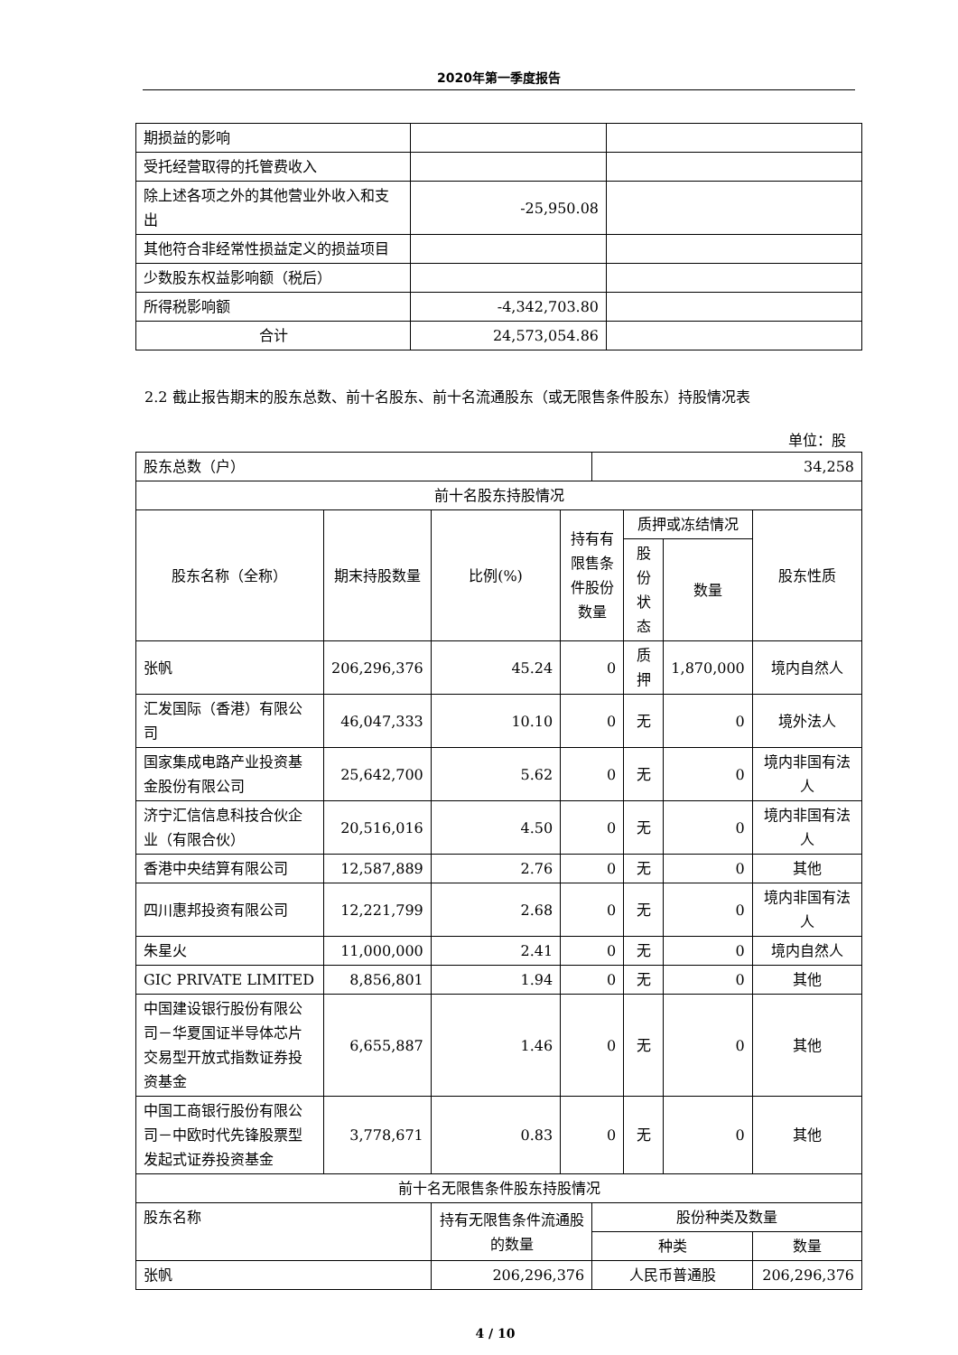2020年第一季度报告
| 期损益的影响 | | |
| 受托经营取得的托管费收入 | | |
| 除上述各项之外的其他营业外收入和支出 | -25,950.08 | |
| 其他符合非经常性损益定义的损益项目 | | |
| 少数股东权益影响额（税后） | | |
| 所得税影响额 | -4,342,703.80 | |
| 合计 | 24,573,054.86 | |
2.2 截止报告期末的股东总数、前十名股东、前十名流通股东（或无限售条件股东）持股情况表
单位：股
| 股东总数（户） | | | | 34,258 | | | |
| 前十名股东持股情况 | | | | | | | |
| 股东名称（全称） | 期末持股数量 | 比例(%) | 持有有限售条件股份数量 | | 质押或冻结情况 | | 股东性质 |
| | | | | | 股份状态 | 数量 | |
| 张帆 | 206,296,376 | 45.24 | 0 | | 质押 | 1,870,000 | 境内自然人 |
| 汇发国际（香港）有限公司 | 46,047,333 | 10.10 | 0 | | 无 | 0 | 境外法人 |
| 国家集成电路产业投资基金股份有限公司 | 25,642,700 | 5.62 | 0 | | 无 | 0 | 境内非国有法人 |
| 济宁汇信信息科技合伙企业（有限合伙） | 20,516,016 | 4.50 | 0 | | 无 | 0 | 境内非国有法人 |
| 香港中央结算有限公司 | 12,587,889 | 2.76 | 0 | | 无 | 0 | 其他 |
| 四川惠邦投资有限公司 | 12,221,799 | 2.68 | 0 | | 无 | 0 | 境内非国有法人 |
| 朱星火 | 11,000,000 | 2.41 | 0 | | 无 | 0 | 境内自然人 |
| GIC PRIVATE LIMITED | 8,856,801 | 1.94 | 0 | | 无 | 0 | 其他 |
| 中国建设银行股份有限公司－华夏国证半导体芯片交易型开放式指数证券投资基金 | 6,655,887 | 1.46 | 0 | | 无 | 0 | 其他 |
| 中国工商银行股份有限公司－中欧时代先锋股票型发起式证券投资基金 | 3,778,671 | 0.83 | 0 | | 无 | 0 | 其他 |
| 前十名无限售条件股东持股情况 | | | | | | | |
| 股东名称 | | 持有无限售条件流通股的数量 | | 股份种类及数量 | | | |
| | | | | 种类 | | | 数量 |
| 张帆 | | 206,296,376 | | 人民币普通股 | | | 206,296,376 |
4 / 10